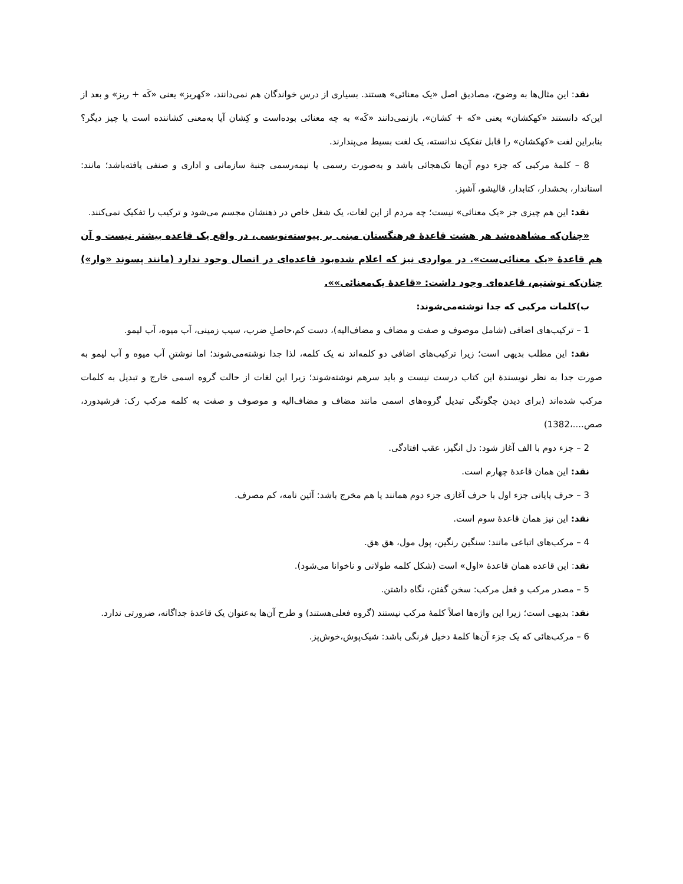نقد: این مثال‌ها به وضوح، مصادیق اصل «یک معنائی» هستند. بسیاری از درس خواندگان هم نمی‌دانند، «کهریز» یعنی «کَه + ریز» و بعد از این‌که دانستند «کهکشان» یعنی «که + کشان»، بازنمی‌دانند «کَه» به چه معنائی بوده‌است و کِشان آیا به‌معنی کشاننده است یا چیز دیگر؟ بنابراین لغت «کهکشان» را قابل تفکیک ندانسته، یک لغت بسیط می‌پندارند.
8 – کلمهٔ مرکبی که جزء دوم آن‌ها تک‌هجائی باشد و به‌صورت رسمی یا نیمه‌رسمی جنبهٔ سازمانی و اداری و صنفی یافته‌باشد؛ مانند: استاندار، بخشدار، کتابدار، قالیشو، آشپز.
نقد: این هم چیزی جز «یک معنائی» نیست؛ چه مردم از این لغات، یک شغل خاص در ذهنشان مجسم می‌شود و ترکیب را تفکیک نمی‌کنند.
«چنان‌که مشاهده‌شد هر هشت قاعدهٔ فرهنگستان مبنی بر پیوسته‌نویسی، در واقع یک قاعده بیشتر نیست و آن هم قاعدهٔ «یک معنائی‌ست». در مواردی نیز که اعلام شده‌بود قاعده‌ای در اتصال وجود ندارد (مانند پسوند «وار») چنان‌که نوشتیم، قاعده‌ای وجود داشت: «قاعدهٔ یک‌معنائی»».
ب)کلمات مرکبی که جدا نوشته‌می‌شوند:
1 – ترکیب‌های اضافی (شامل موصوف و صفت و مضاف و مضاف‌الیه)، دست کم،حاصلِ ضرب، سیب زمینی، آب میوه، آب لیمو.
نقد: این مطلب بدیهی است؛ زیرا ترکیب‌های اضافی دو کلمه‌اند نه یک کلمه، لذا جدا نوشته‌می‌شوند؛ اما نوشتنِ آب میوه و آب لیمو به صورت جدا به نظر نویسندهٔ این کتاب درست نیست و باید سرهم نوشته‌شوند؛ زیرا این لغات از حالت گروه اسمی خارج و تبدیل به کلمات مرکب شده‌اند (برای دیدن چگونگی تبدیل گروه‌های اسمی مانند مضاف و مضاف‌الیه و موصوف و صفت به کلمه مرکب رک: فرشیدورد، صص....،1382)
2 – جزء دوم با الف آغاز شود: دل انگیز، عقب افتادگی.
نقد: این همان قاعدهٔ چهارم است.
3 – حرف پایانی جزء اول با حرف آغازی جزء دوم همانند یا هم مخرج باشد: آئین نامه، کم مصرف.
نقد: این نیز همان قاعدهٔ سوم است.
4 – مرکب‌های اتباعی مانند: سنگین رنگین، پول مول، هق هق.
نقد: این قاعده همان قاعدهٔ «اول» است (شکل کلمه طولانی و ناخوانا می‌شود).
5 – مصدر مرکب و فعل مرکب: سخن گفتن، نگاه داشتن.
نقد: بدیهی است؛ زیرا این واژه‌ها اصلاً کلمهٔ مرکب نیستند (گروه فعلی‌هستند) و طرح آن‌ها به‌عنوان یک قاعدهٔ جداگانه، ضرورتی ندارد.
6 – مرکب‌هائی که یک جزء آن‌ها کلمهٔ دخیل فرنگی باشد: شیک‌پوش،خوش‌پز.